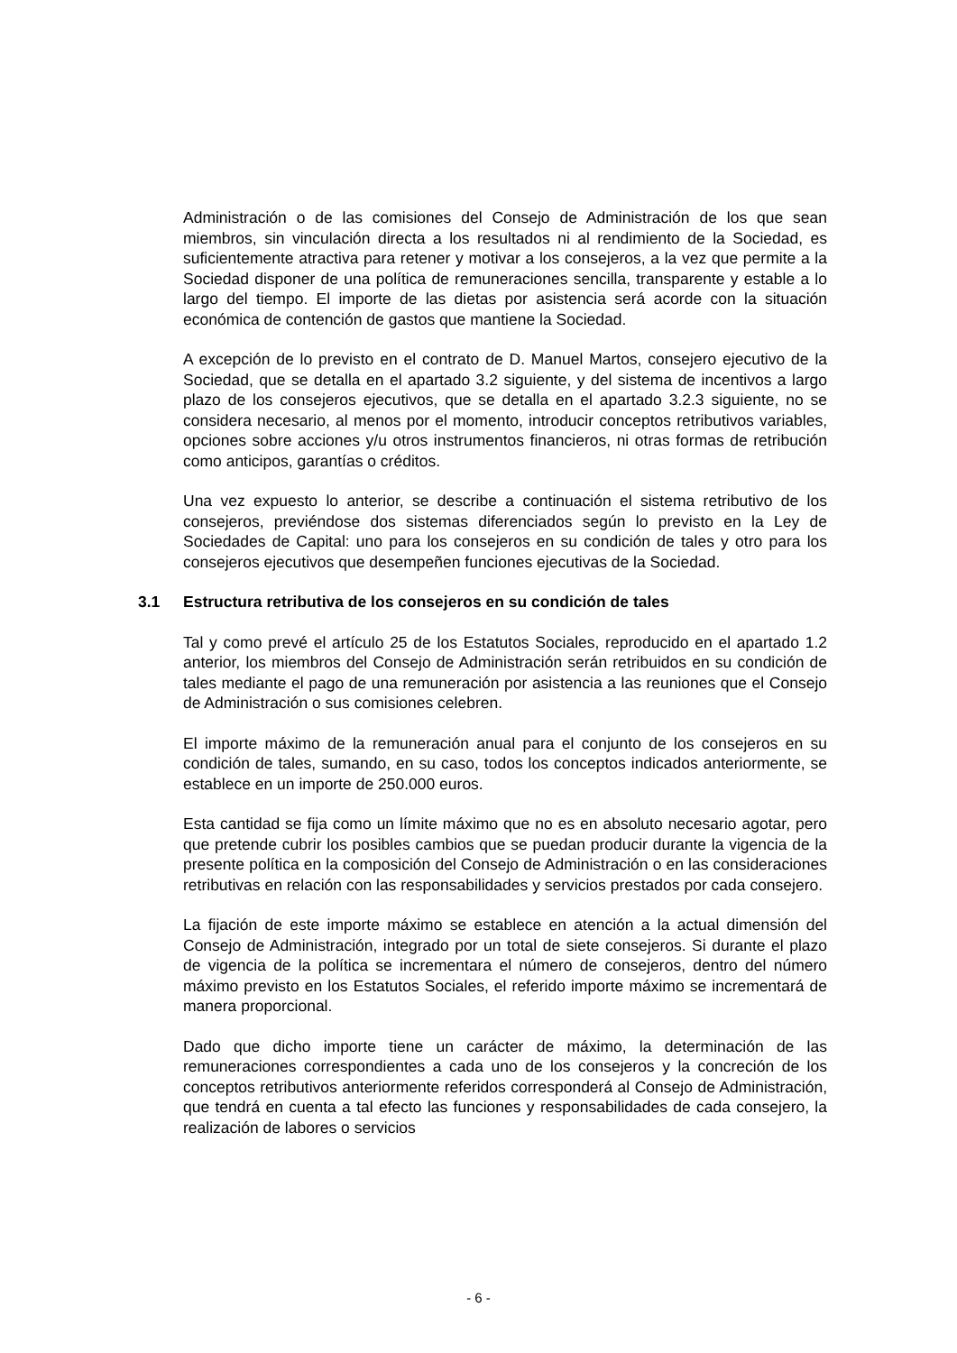Administración o de las comisiones del Consejo de Administración de los que sean miembros, sin vinculación directa a los resultados ni al rendimiento de la Sociedad, es suficientemente atractiva para retener y motivar a los consejeros, a la vez que permite a la Sociedad disponer de una política de remuneraciones sencilla, transparente y estable a lo largo del tiempo. El importe de las dietas por asistencia será acorde con la situación económica de contención de gastos que mantiene la Sociedad.
A excepción de lo previsto en el contrato de D. Manuel Martos, consejero ejecutivo de la Sociedad, que se detalla en el apartado 3.2 siguiente, y del sistema de incentivos a largo plazo de los consejeros ejecutivos, que se detalla en el apartado 3.2.3 siguiente, no se considera necesario, al menos por el momento, introducir conceptos retributivos variables, opciones sobre acciones y/u otros instrumentos financieros, ni otras formas de retribución como anticipos, garantías o créditos.
Una vez expuesto lo anterior, se describe a continuación el sistema retributivo de los consejeros, previéndose dos sistemas diferenciados según lo previsto en la Ley de Sociedades de Capital: uno para los consejeros en su condición de tales y otro para los consejeros ejecutivos que desempeñen funciones ejecutivas de la Sociedad.
3.1 Estructura retributiva de los consejeros en su condición de tales
Tal y como prevé el artículo 25 de los Estatutos Sociales, reproducido en el apartado 1.2 anterior, los miembros del Consejo de Administración serán retribuidos en su condición de tales mediante el pago de una remuneración por asistencia a las reuniones que el Consejo de Administración o sus comisiones celebren.
El importe máximo de la remuneración anual para el conjunto de los consejeros en su condición de tales, sumando, en su caso, todos los conceptos indicados anteriormente, se establece en un importe de 250.000 euros.
Esta cantidad se fija como un límite máximo que no es en absoluto necesario agotar, pero que pretende cubrir los posibles cambios que se puedan producir durante la vigencia de la presente política en la composición del Consejo de Administración o en las consideraciones retributivas en relación con las responsabilidades y servicios prestados por cada consejero.
La fijación de este importe máximo se establece en atención a la actual dimensión del Consejo de Administración, integrado por un total de siete consejeros. Si durante el plazo de vigencia de la política se incrementara el número de consejeros, dentro del número máximo previsto en los Estatutos Sociales, el referido importe máximo se incrementará de manera proporcional.
Dado que dicho importe tiene un carácter de máximo, la determinación de las remuneraciones correspondientes a cada uno de los consejeros y la concreción de los conceptos retributivos anteriormente referidos corresponderá al Consejo de Administración, que tendrá en cuenta a tal efecto las funciones y responsabilidades de cada consejero, la realización de labores o servicios
- 6 -